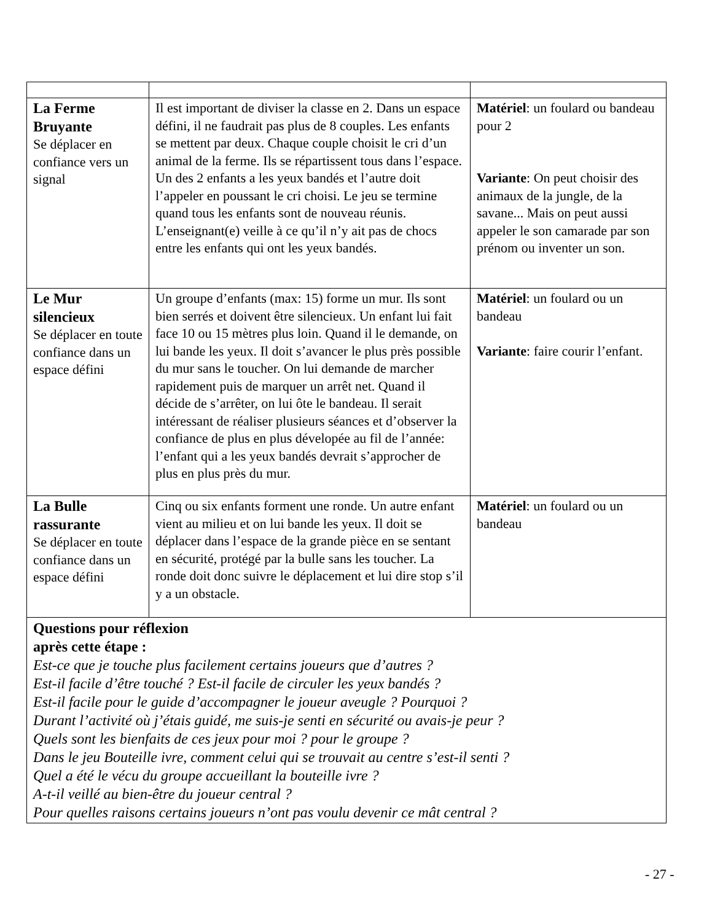| La Ferme Bruyante Se déplacer en confiance vers un signal | Il est important de diviser la classe en 2. Dans un espace défini, il ne faudrait pas plus de 8 couples. Les enfants se mettent par deux. Chaque couple choisit le cri d’un animal de la ferme. Ils se répartissent tous dans l’espace. Un des 2 enfants a les yeux bandés et l’autre doit l’appeler en poussant le cri choisi. Le jeu se termine quand tous les enfants sont de nouveau réunis. L’enseignant(e) veille à ce qu’il n’y ait pas de chocs entre les enfants qui ont les yeux bandés. | Matériel : un foulard ou bandeau pour 2 Variante : On peut choisir des animaux de la jungle, de la savane... Mais on peut aussi appeler le son camarade par son prénom ou inventer un son. |
| Le Mur silencieux Se déplacer en toute confiance dans un espace défini | Un groupe d’enfants (max: 15) forme un mur. Ils sont bien serrés et doivent être silencieux. Un enfant lui fait face 10 ou 15 mètres plus loin. Quand il le demande, on lui bande les yeux. Il doit s’avancer le plus près possible du mur sans le toucher. On lui demande de marcher rapidement puis de marquer un arrêt net. Quand il décide de s’arrêter, on lui ôte le bandeau. Il serait intéressant de réaliser plusieurs séances et d’observer la confiance de plus en plus dévelopée au fil de l’année: l’enfant qui a les yeux bandés devrait s’approcher de plus en plus près du mur. | Matériel : un foulard ou un bandeau Variante : faire courir l’enfant. |
| La Bulle rassurante Se déplacer en toute confiance dans un espace défini | Cinq ou six enfants forment une ronde. Un autre enfant vient au milieu et on lui bande les yeux. Il doit se déplacer dans l’espace de la grande pièce en se sentant en sécurité, protégé par la bulle sans les toucher. La ronde doit donc suivre le déplacement et lui dire stop s’il y a un obstacle. | Matériel : un foulard ou un bandeau |
| Questions pour réflexion après cette étape : Est-ce que je touche plus facilement certains joueurs que d’autres ? Est-il facile d’être touché ? Est-il facile de circuler les yeux bandés ? Est-il facile pour le guide d’accompagner le joueur aveugle ? Pourquoi ? Durant l’activité où j’étais guidé, me suis-je senti en sécurité ou avais-je peur ? Quels sont les bienfaits de ces jeux pour moi ? pour le groupe ? Dans le jeu Bouteille ivre, comment celui qui se trouvait au centre s’est-il senti ? Quel a été le vécu du groupe accueillant la bouteille ivre ? A-t-il veillé au bien-être du joueur central ? Pour quelles raisons certains joueurs n’ont pas voulu devenir ce mât central ? | | |
- 27 -